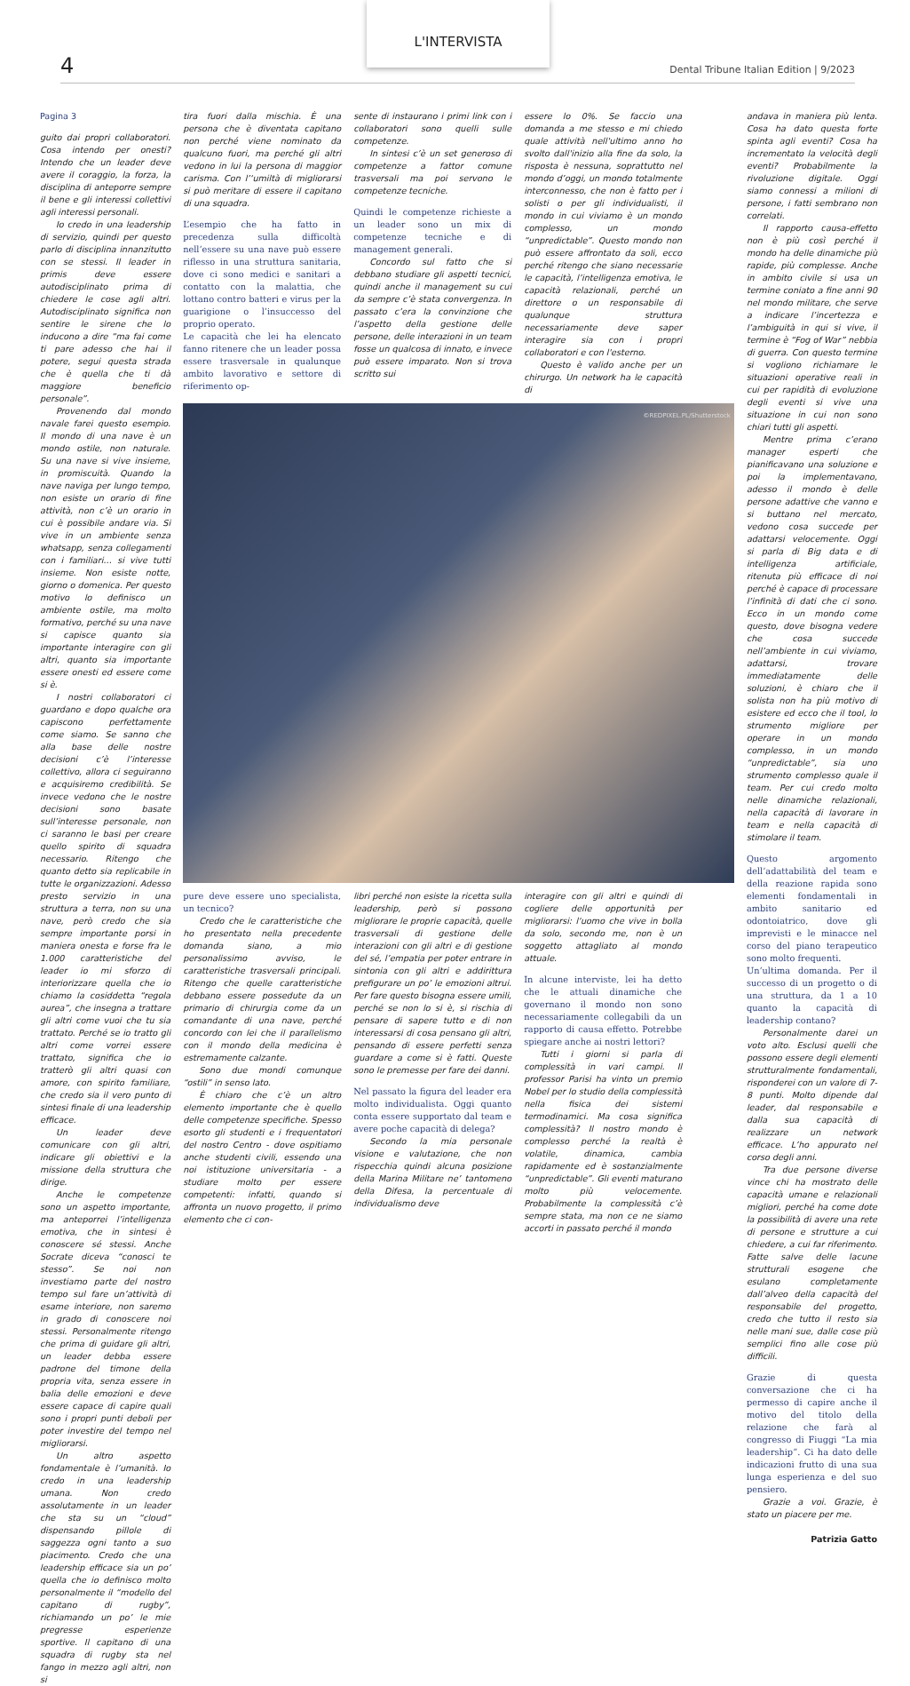L'INTERVISTA
4
Dental Tribune Italian Edition | 9/2023
Pagina 3
guito dai propri collaboratori. Cosa intendo per onesti? Intendo che un leader deve avere il coraggio, la forza, la disciplina di anteporre sempre il bene e gli interessi collettivi agli interessi personali.
Io credo in una leadership di servizio, quindi per questo parlo di disciplina innanzitutto con se stessi. Il leader in primis deve essere autodisciplinato prima di chiedere le cose agli altri. Autodisciplinato significa non sentire le sirene che lo inducono a dire “ma fai come ti pare adesso che hai il potere, segui questa strada che è quella che ti dà maggiore beneficio personale”.
Provenendo dal mondo navale farei questo esempio. Il mondo di una nave è un mondo ostile, non naturale. Su una nave si vive insieme, in promiscuità. Quando la nave naviga per lungo tempo, non esiste un orario di fine attività, non c’è un orario in cui è possibile andare via. Si vive in un ambiente senza whatsapp, senza collegamenti con i familiari… si vive tutti insieme. Non esiste notte, giorno o domenica. Per questo motivo lo definisco un ambiente ostile, ma molto formativo, perché su una nave si capisce quanto sia importante interagire con gli altri, quanto sia importante essere onesti ed essere come si è.
I nostri collaboratori ci guardano e dopo qualche ora capiscono perfettamente come siamo. Se sanno che alla base delle nostre decisioni c’è l’interesse collettivo, allora ci seguiranno e acquisiremo credibilità. Se invece vedono che le nostre decisioni sono basate sull’interesse personale, non ci saranno le basi per creare quello spirito di squadra necessario. Ritengo che quanto detto sia replicabile in tutte le organizzazioni. Adesso presto servizio in una struttura a terra, non su una nave, però credo che sia sempre importante porsi in maniera onesta e forse fra le 1.000 caratteristiche del leader io mi sforzo di interiorizzare quella che io chiamo la cosiddetta “regola aurea”, che insegna a trattare gli altri come vuoi che tu sia trattato. Perché se io tratto gli altri come vorrei essere trattato, significa che io tratterò gli altri quasi con amore, con spirito familiare, che credo sia il vero punto di sintesi finale di una leadership efficace.
Un leader deve comunicare con gli altri, indicare gli obiettivi e la missione della struttura che dirige.
Anche le competenze sono un aspetto importante, ma anteporrei l’intelligenza emotiva, che in sintesi è conoscere sé stessi. Anche Socrate diceva “conosci te stesso”. Se noi non investiamo parte del nostro tempo sul fare un’attività di esame interiore, non saremo in grado di conoscere noi stessi. Personalmente ritengo che prima di guidare gli altri, un leader debba essere padrone del timone della propria vita, senza essere in balia delle emozioni e deve essere capace di capire quali sono i propri punti deboli per poter investire del tempo nel migliorarsi.
Un altro aspetto fondamentale è l’umanità. Io credo in una leadership umana. Non credo assolutamente in un leader che sta su un “cloud” dispensando pillole di saggezza ogni tanto a suo piacimento. Credo che una leadership efficace sia un po’ quella che io definisco molto personalmente il “modello del capitano di rugby”, richiamando un po’ le mie pregresse esperienze sportive. Il capitano di una squadra di rugby sta nel fango in mezzo agli altri, non si
tira fuori dalla mischia. È una persona che è diventata capitano non perché viene nominato da qualcuno fuori, ma perché gli altri vedono in lui la persona di maggior carisma. Con l’‘umiltà di migliorarsi si può meritare di essere il capitano di una squadra.
L’esempio che ha fatto in precedenza sulla difficoltà nell’essere su una nave può essere riflesso in una struttura sanitaria, dove ci sono medici e sanitari a contatto con la malattia, che lottano contro batteri e virus per la guarigione o l’insuccesso del proprio operato.
Le capacità che lei ha elencato fanno ritenere che un leader possa essere trasversale in qualunque ambito lavorativo e settore di riferimento op-
sente di instaurano i primi link con i collaboratori sono quelli sulle competenze.
In sintesi c’è un set generoso di competenze a fattor comune trasversali ma poi servono le competenze tecniche.
Quindi le competenze richieste a un leader sono un mix di competenze tecniche e di management generali.
Concordo sul fatto che si debbano studiare gli aspetti tecnici, quindi anche il management su cui da sempre c’è stata convergenza. In passato c’era la convinzione che l’aspetto della gestione delle persone, delle interazioni in un team fosse un qualcosa di innato, e invece può essere imparato. Non si trova scritto sui
essere lo 0%. Se faccio una domanda a me stesso e mi chiedo quale attività nell'ultimo anno ho svolto dall'inizio alla fine da solo, la risposta è nessuna, soprattutto nel mondo d’oggi, un mondo totalmente interconnesso, che non è fatto per i solisti o per gli individualisti, il mondo in cui viviamo è un mondo complesso, un mondo “unpredictable”. Questo mondo non può essere affrontato da soli, ecco perché ritengo che siano necessarie le capacità, l’intelligenza emotiva, le capacità relazionali, perché un direttore o un responsabile di qualunque struttura necessariamente deve saper interagire sia con i propri collaboratori e con l'esterno.
Questo è valido anche per un chirurgo. Un network ha le capacità di
©REDPIXEL.PL/Shutterstock
pure deve essere uno specialista, un tecnico?
Credo che le caratteristiche che ho presentato nella precedente domanda siano, a mio personalissimo avviso, le caratteristiche trasversali principali. Ritengo che quelle caratteristiche debbano essere possedute da un primario di chirurgia come da un comandante di una nave, perché concordo con lei che il parallelismo con il mondo della medicina è estremamente calzante.
Sono due mondi comunque “ostili” in senso lato.
È chiaro che c’è un altro elemento importante che è quello delle competenze specifiche. Spesso esorto gli studenti e i frequentatori del nostro Centro - dove ospitiamo anche studenti civili, essendo una noi istituzione universitaria - a studiare molto per essere competenti: infatti, quando si affronta un nuovo progetto, il primo elemento che ci con-
libri perché non esiste la ricetta sulla leadership, però si possono migliorare le proprie capacità, quelle trasversali di gestione delle interazioni con gli altri e di gestione del sé, l’empatia per poter entrare in sintonia con gli altri e addirittura prefigurare un po’ le emozioni altrui. Per fare questo bisogna essere umili, perché se non lo si è, si rischia di pensare di sapere tutto e di non interessarsi di cosa pensano gli altri, pensando di essere perfetti senza guardare a come si è fatti. Queste sono le premesse per fare dei danni.
Nel passato la figura del leader era molto individualista. Oggi quanto conta essere supportato dal team e avere poche capacità di delega?
Secondo la mia personale visione e valutazione, che non rispecchia quindi alcuna posizione della Marina Militare ne’ tantomeno della Difesa, la percentuale di individualismo deve
interagire con gli altri e quindi di cogliere delle opportunità per migliorarsi: l'uomo che vive in bolla da solo, secondo me, non è un soggetto attagliato al mondo attuale.
In alcune interviste, lei ha detto che le attuali dinamiche che governano il mondo non sono necessariamente collegabili da un rapporto di causa effetto. Potrebbe spiegare anche ai nostri lettori?
Tutti i giorni si parla di complessità in vari campi. Il professor Parisi ha vinto un premio Nobel per lo studio della complessità nella fisica dei sistemi termodinamici. Ma cosa significa complessità? Il nostro mondo è complesso perché la realtà è volatile, dinamica, cambia rapidamente ed è sostanzialmente “unpredictable”. Gli eventi maturano molto più velocemente. Probabilmente la complessità c’è sempre stata, ma non ce ne siamo accorti in passato perché il mondo
andava in maniera più lenta. Cosa ha dato questa forte spinta agli eventi? Cosa ha incrementato la velocità degli eventi? Probabilmente la rivoluzione digitale. Oggi siamo connessi a milioni di persone, i fatti sembrano non correlati.
Il rapporto causa-effetto non è più così perché il mondo ha delle dinamiche più rapide, più complesse. Anche in ambito civile si usa un termine coniato a fine anni 90 nel mondo militare, che serve a indicare l’incertezza e l’ambiguità in qui si vive, il termine è “Fog of War” nebbia di guerra. Con questo termine si vogliono richiamare le situazioni operative reali in cui per rapidità di evoluzione degli eventi si vive una situazione in cui non sono chiari tutti gli aspetti.
Mentre prima c’erano manager esperti che pianificavano una soluzione e poi la implementavano, adesso il mondo è delle persone adattive che vanno e si buttano nel mercato, vedono cosa succede per adattarsi velocemente. Oggi si parla di Big data e di intelligenza artificiale, ritenuta più efficace di noi perché è capace di processare l’infinità di dati che ci sono. Ecco in un mondo come questo, dove bisogna vedere che cosa succede nell’ambiente in cui viviamo, adattarsi, trovare immediatamente delle soluzioni, è chiaro che il solista non ha più motivo di esistere ed ecco che il tool, lo strumento migliore per operare in un mondo complesso, in un mondo “unpredictable”, sia uno strumento complesso quale il team. Per cui credo molto nelle dinamiche relazionali, nella capacità di lavorare in team e nella capacità di stimolare il team.
Questo argomento dell’adattabilità del team e della reazione rapida sono elementi fondamentali in ambito sanitario ed odontoiatrico, dove gli imprevisti e le minacce nel corso del piano terapeutico sono molto frequenti.
Un’ultima domanda. Per il successo di un progetto o di una struttura, da 1 a 10 quanto la capacità di leadership contano?
Personalmente darei un voto alto. Esclusi quelli che possono essere degli elementi strutturalmente fondamentali, risponderei con un valore di 7-8 punti. Molto dipende dal leader, dal responsabile e dalla sua capacità di realizzare un network efficace. L’ho appurato nel corso degli anni.
Tra due persone diverse vince chi ha mostrato delle capacità umane e relazionali migliori, perché ha come dote la possibilità di avere una rete di persone e strutture a cui chiedere, a cui far riferimento. Fatte salve delle lacune strutturali esogene che esulano completamente dall’alveo della capacità del responsabile del progetto, credo che tutto il resto sia nelle mani sue, dalle cose più semplici fino alle cose più difficili.
Grazie di questa conversazione che ci ha permesso di capire anche il motivo del titolo della relazione che farà al congresso di Fiuggi “La mia leadership”. Ci ha dato delle indicazioni frutto di una sua lunga esperienza e del suo pensiero.
Grazie a voi. Grazie, è stato un piacere per me.
Patrizia Gatto